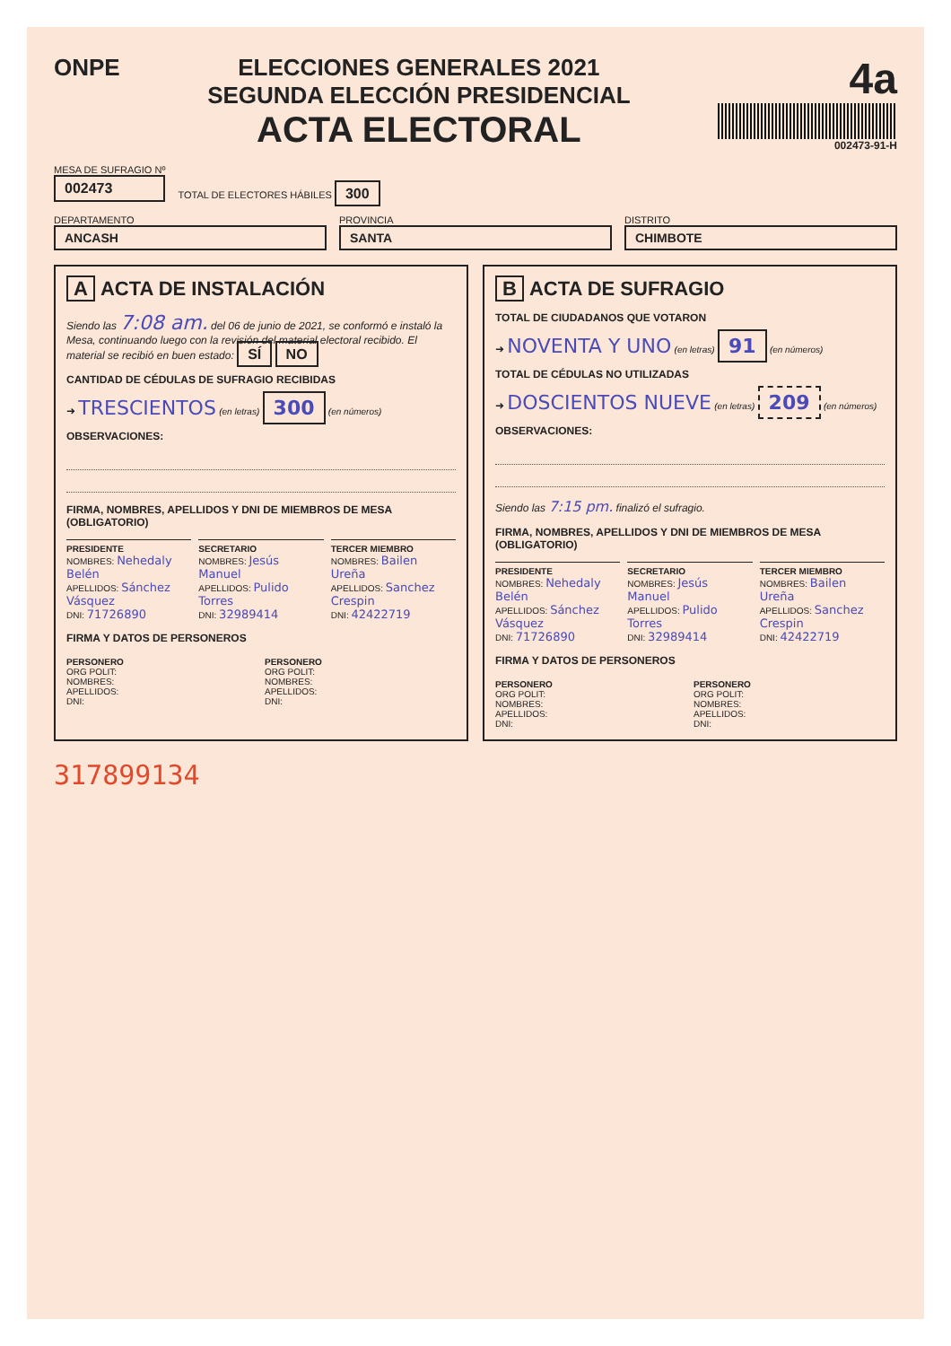ONPE ELECCIONES GENERALES 2021
SEGUNDA ELECCIÓN PRESIDENCIAL
ACTA ELECTORAL
4a
002473-91-H
MESA DE SUFRAGIO Nº
002473
TOTAL DE ELECTORES HÁBILES 300
DEPARTAMENTO
ANCASH
PROVINCIA
SANTA
DISTRITO
CHIMBOTE
A ACTA DE INSTALACIÓN
Siendo las 7:08 am. del 06 de junio de 2021, se conformó e instaló la Mesa, continuando luego con la revisión del material electoral recibido. El material se recibió en buen estado: SÍ NO
CANTIDAD DE CÉDULAS DE SUFRAGIO RECIBIDAS
➜ TRESCIENTOS (en letras) 300 (en números)
OBSERVACIONES:
FIRMA, NOMBRES, APELLIDOS Y DNI DE MIEMBROS DE MESA (OBLIGATORIO)
PRESIDENTE
NOMBRES: Nehedaly Belén
APELLIDOS: Sánchez Vásquez
DNI: 71726890
SECRETARIO
NOMBRES: Jesús Manuel
APELLIDOS: Pulido Torres
DNI: 32989414
TERCER MIEMBRO
NOMBRES: Bailen Ureña
APELLIDOS: Sanchez Crespin
DNI: 42422719
FIRMA Y DATOS DE PERSONEROS
PERSONERO
ORG POLIT:
NOMBRES:
APELLIDOS:
DNI:
PERSONERO
ORG POLIT:
NOMBRES:
APELLIDOS:
DNI:
B ACTA DE SUFRAGIO
TOTAL DE CIUDADANOS QUE VOTARON
➜ NOVENTA Y UNO (en letras) 91 (en números)
TOTAL DE CÉDULAS NO UTILIZADAS
➜ DOSCIENTOS NUEVE (en letras) 209 (en números)
OBSERVACIONES:
Siendo las 7:15 pm. finalizó el sufragio.
FIRMA, NOMBRES, APELLIDOS Y DNI DE MIEMBROS DE MESA (OBLIGATORIO)
PRESIDENTE
NOMBRES: Nehedaly Belén
APELLIDOS: Sánchez Vásquez
DNI: 71726890
SECRETARIO
NOMBRES: Jesús Manuel
APELLIDOS: Pulido Torres
DNI: 32989414
TERCER MIEMBRO
NOMBRES: Bailen Ureña
APELLIDOS: Sanchez Crespin
DNI: 42422719
FIRMA Y DATOS DE PERSONEROS
PERSONERO
ORG POLIT:
NOMBRES:
APELLIDOS:
DNI:
PERSONERO
ORG POLIT:
NOMBRES:
APELLIDOS:
DNI:
317899134